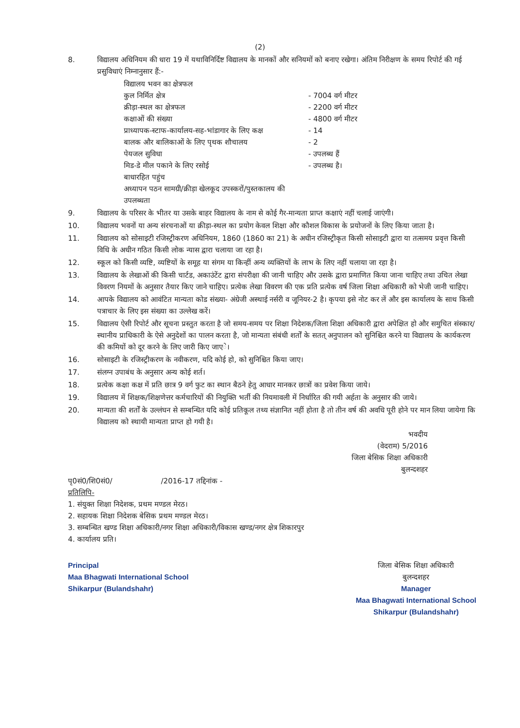(2)
8. विद्यालय अधिनियम की धारा 19 में यथाविनिर्दिष्ट विद्यालय के मानकों और सनियमों को बनाए रखेगा। अंतिम निरीक्षण के समय रिपोर्ट की गई प्रसुविधाएं निम्नानुसार हैं:-
विद्यालय भवन का क्षेत्रफल
कुल निर्मित क्षेत्र - 7004 वर्ग मीटर
क्रीड़ा-स्थल का क्षेत्रफल - 2200 वर्ग मीटर
कक्षाओं की संख्या - 4800 वर्ग मीटर
प्राध्यापक-स्टाफ-कार्यालय-सह-भांडागार के लिए कक्ष - 14
बालक और बालिकाओं के लिए पृथक शौचालय - 2
पेयजल सुविधा - उपलब्ध हैं
मिड-डे मील पकाने के लिए रसोई - उपलब्ध है।
बाधारहित पहुंच
अध्यापन पठन सामग्री/क्रीड़ा खेलकूद उपस्करों/पुस्तकालय की उपलब्धता
9. विद्यालय के परिसर के भीतर या उसके बाहर विद्यालय के नाम से कोई गैर-मान्यता प्राप्त कक्षाएं नहीं चलाई जाएंगी।
10. विद्यालय भवनों या अन्य संरचनाओं या क्रीड़ा-स्थल का प्रयोग केवल शिक्षा और कौशल विकास के प्रयोजनों के लिए किया जाता है।
11. विद्यालय को सोसाइटी रजिस्ट्रीकरण अधिनियम, 1860 (1860 का 21) के अधीन रजिस्ट्रीकृत किसी सोसाइटी द्वारा या तत्समय प्रवृत्त किसी विधि के अधीन गठित किसी लोक न्यास द्वारा चलाया जा रहा है।
12. स्कूल को किसी व्यष्टि, व्यष्टियों के समूह या संगम या किन्हीं अन्य व्यक्तियों के लाभ के लिए नहीं चलाया जा रहा है।
13. विद्यालय के लेखाओं की किसी चार्टड, अकाउंटेंट द्वारा संपरीक्षा की जानी चाहिए और उसके द्वारा प्रमाणित किया जाना चाहिए तथा उचित लेखा विवरण नियमों के अनुसार तैयार किए जाने चाहिए। प्रत्येक लेखा विवरण की एक प्रति प्रत्येक वर्ष जिला शिक्षा अधिकारी को भेजी जानी चाहिए।
14. आपके विद्यालय को आवंटित मान्यता कोड संख्या- अंग्रेजी अस्थाई नर्सरी व जूनियर-2 है। कृपया इसे नोट कर लें और इस कार्यालय के साथ किसी पत्राचार के लिए इस संख्या का उल्लेख करें।
15. विद्यालय ऐसी रिपोर्ट और सूचना प्रस्तुत करता है जो समय-समय पर शिक्षा निदेशक/जिला शिक्षा अधिकारी द्वारा अपेक्षित हो और समुचित संस्कार/स्थानीय प्राधिकारी के ऐसे अनुदेशों का पालन करता है, जो मान्यता संबंधी शर्तों के सतत् अनुपालन को सुनिश्चित करने या विद्यालय के कार्यकरण की कमियों को दूर करने के लिए जारी किए जाएे।
16. सोसाइटी के रजिस्ट्रीकरण के नवीकरण, यदि कोई हो, को सुनिश्चित किया जाए।
17. संलग्न उपाबंध के अनुसार अन्य कोई शर्त।
18. प्रत्येक कक्षा कक्ष में प्रति छात्र 9 वर्ग फुट का स्थान बैठने हेतु आधार मानकर छात्रों का प्रवेश किया जाये।
19. विद्यालय में शिक्षक/शिक्षणेत्तर कर्मचारियों की नियुक्ति भर्ती की नियमावली में निर्धारित की गयी अर्हता के अनुसार की जाये।
20. मान्यता की शर्तों के उल्लंघन से सम्बन्धित यदि कोई प्रतिकूल तथ्य संज्ञानित नहीं होता है तो तीन वर्ष की अवधि पूरी होने पर मान लिया जायेगा कि विद्यालय को स्थायी मान्यता प्राप्त हो गयी है।
भवदीय
(वेदराम) 5/2016
जिला बेसिक शिक्षा अधिकारी
बुलन्दशहर
पृ0सं0/शि0सं0/ /2016-17 तद्दिनांक -
प्रतिलिपि-
1. संयुक्त शिक्षा निदेशक, प्रथम मण्डल मेरठ।
2. सहायक शिक्षा निदेशक बेसिक प्रथम मण्डल मेरठ।
3. सम्बन्धित खण्ड शिक्षा अधिकारी/नगर शिक्षा अधिकारी/विकास खण्ड/नगर क्षेत्र शिकारपुर
4. कार्यालय प्रति।
Principal
Maa Bhagwati International School
Shikarpur (Bulandshahr)
जिला बेसिक शिक्षा अधिकारी
बुलन्दशहर
Manager
Maa Bhagwati International School
Shikarpur (Bulandshahr)